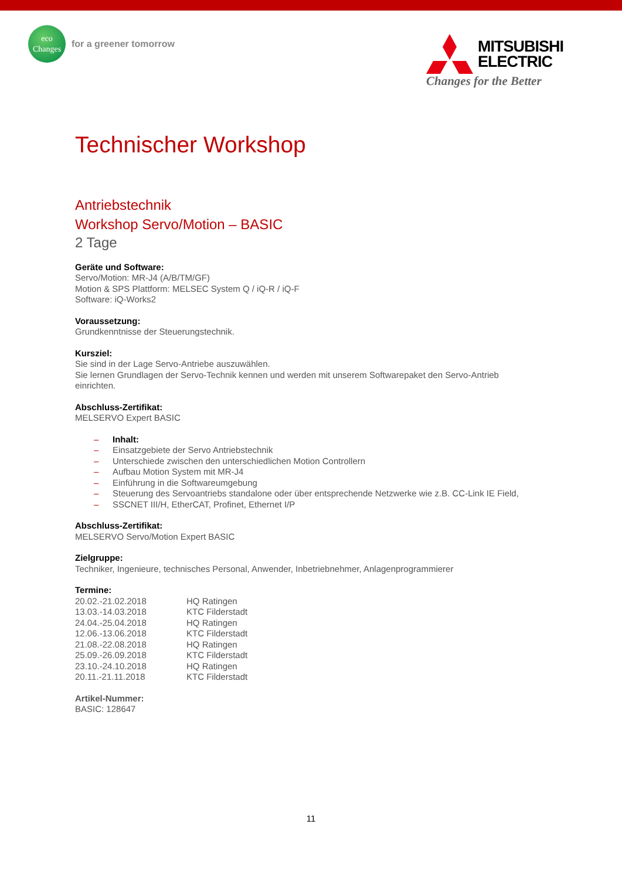eco
Changes
for a greener tomorrow
MITSUBISHI
ELECTRIC
Changes for the Better
Technischer Workshop
Antriebstechnik
Workshop Servo/Motion – BASIC
2 Tage
Geräte und Software:
Servo/Motion: MR-J4 (A/B/TM/GF)
Motion & SPS Plattform: MELSEC System Q / iQ-R / iQ-F
Software: iQ-Works2
Voraussetzung:
Grundkenntnisse der Steuerungstechnik.
Kursziel:
Sie sind in der Lage Servo-Antriebe auszuwählen.
Sie lernen Grundlagen der Servo-Technik kennen und werden mit unserem Softwarepaket den Servo-Antrieb einrichten.
Abschluss-Zertifikat:
MELSERVO Expert BASIC
– Inhalt:
– Einsatzgebiete der Servo Antriebstechnik
– Unterschiede zwischen den unterschiedlichen Motion Controllern
– Aufbau Motion System mit MR-J4
– Einführung in die Softwareumgebung
– Steuerung des Servoantriebs standalone oder über entsprechende Netzwerke wie z.B. CC-Link IE Field,
– SSCNET III/H, EtherCAT, Profinet, Ethernet I/P
Abschluss-Zertifikat:
MELSERVO Servo/Motion Expert BASIC
Zielgruppe:
Techniker, Ingenieure, technisches Personal, Anwender, Inbetriebnehmer, Anlagenprogrammierer
Termine:
| 20.02.-21.02.2018 | HQ Ratingen |
| 13.03.-14.03.2018 | KTC Filderstadt |
| 24.04.-25.04.2018 | HQ Ratingen |
| 12.06.-13.06.2018 | KTC Filderstadt |
| 21.08.-22.08.2018 | HQ Ratingen |
| 25.09.-26.09.2018 | KTC Filderstadt |
| 23.10.-24.10.2018 | HQ Ratingen |
| 20.11.-21.11.2018 | KTC Filderstadt |
Artikel-Nummer:
BASIC: 128647
11